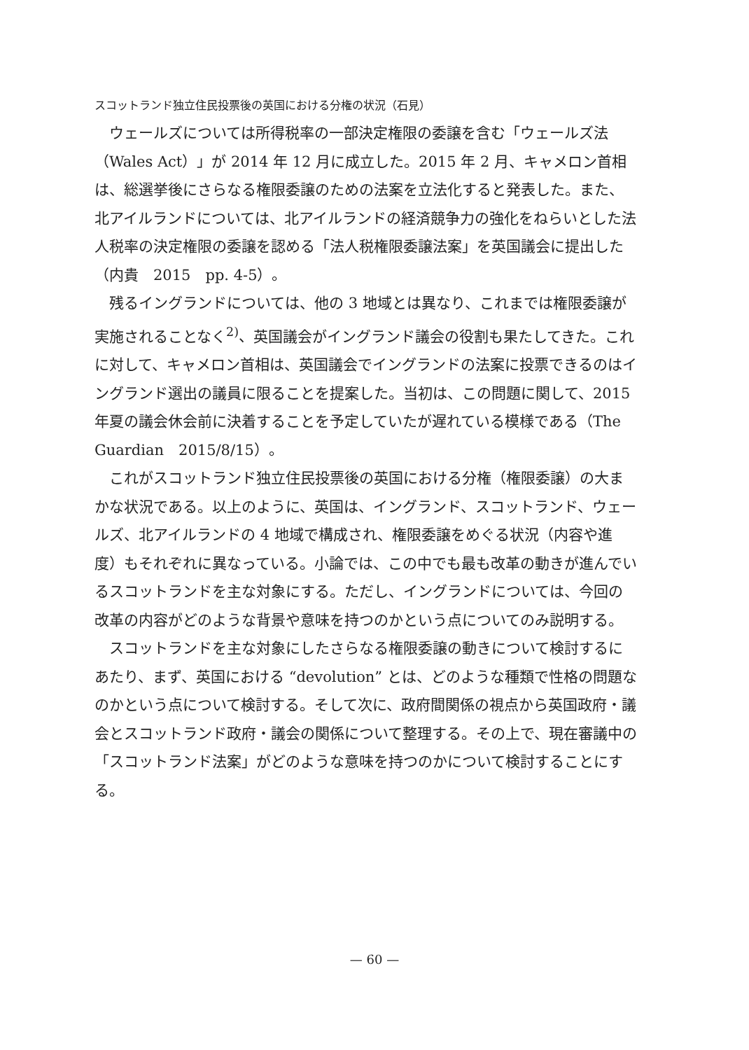スコットランド独立住民投票後の英国における分権の状況（石見）
ウェールズについては所得税率の一部決定権限の委譲を含む「ウェールズ法（Wales Act）」が 2014 年 12 月に成立した。2015 年 2 月、キャメロン首相は、総選挙後にさらなる権限委譲のための法案を立法化すると発表した。また、北アイルランドについては、北アイルランドの経済競争力の強化をねらいとした法人税率の決定権限の委譲を認める「法人税権限委譲法案」を英国議会に提出した（内貴　2015　pp. 4-5）。
残るイングランドについては、他の 3 地域とは異なり、これまでは権限委譲が実施されることなく<sup>2)</sup>、英国議会がイングランド議会の役割も果たしてきた。これに対して、キャメロン首相は、英国議会でイングランドの法案に投票できるのはイングランド選出の議員に限ることを提案した。当初は、この問題に関して、2015 年夏の議会休会前に決着することを予定していたが遅れている模様である（The Guardian　2015/8/15）。
これがスコットランド独立住民投票後の英国における分権（権限委譲）の大まかな状況である。以上のように、英国は、イングランド、スコットランド、ウェールズ、北アイルランドの 4 地域で構成され、権限委譲をめぐる状況（内容や進度）もそれぞれに異なっている。小論では、この中でも最も改革の動きが進んでいるスコットランドを主な対象にする。ただし、イングランドについては、今回の改革の内容がどのような背景や意味を持つのかという点についてのみ説明する。
スコットランドを主な対象にしたさらなる権限委譲の動きについて検討するにあたり、まず、英国における “devolution” とは、どのような種類で性格の問題なのかという点について検討する。そして次に、政府間関係の視点から英国政府・議会とスコットランド政府・議会の関係について整理する。その上で、現在審議中の「スコットランド法案」がどのような意味を持つのかについて検討することにする。
— 60 —